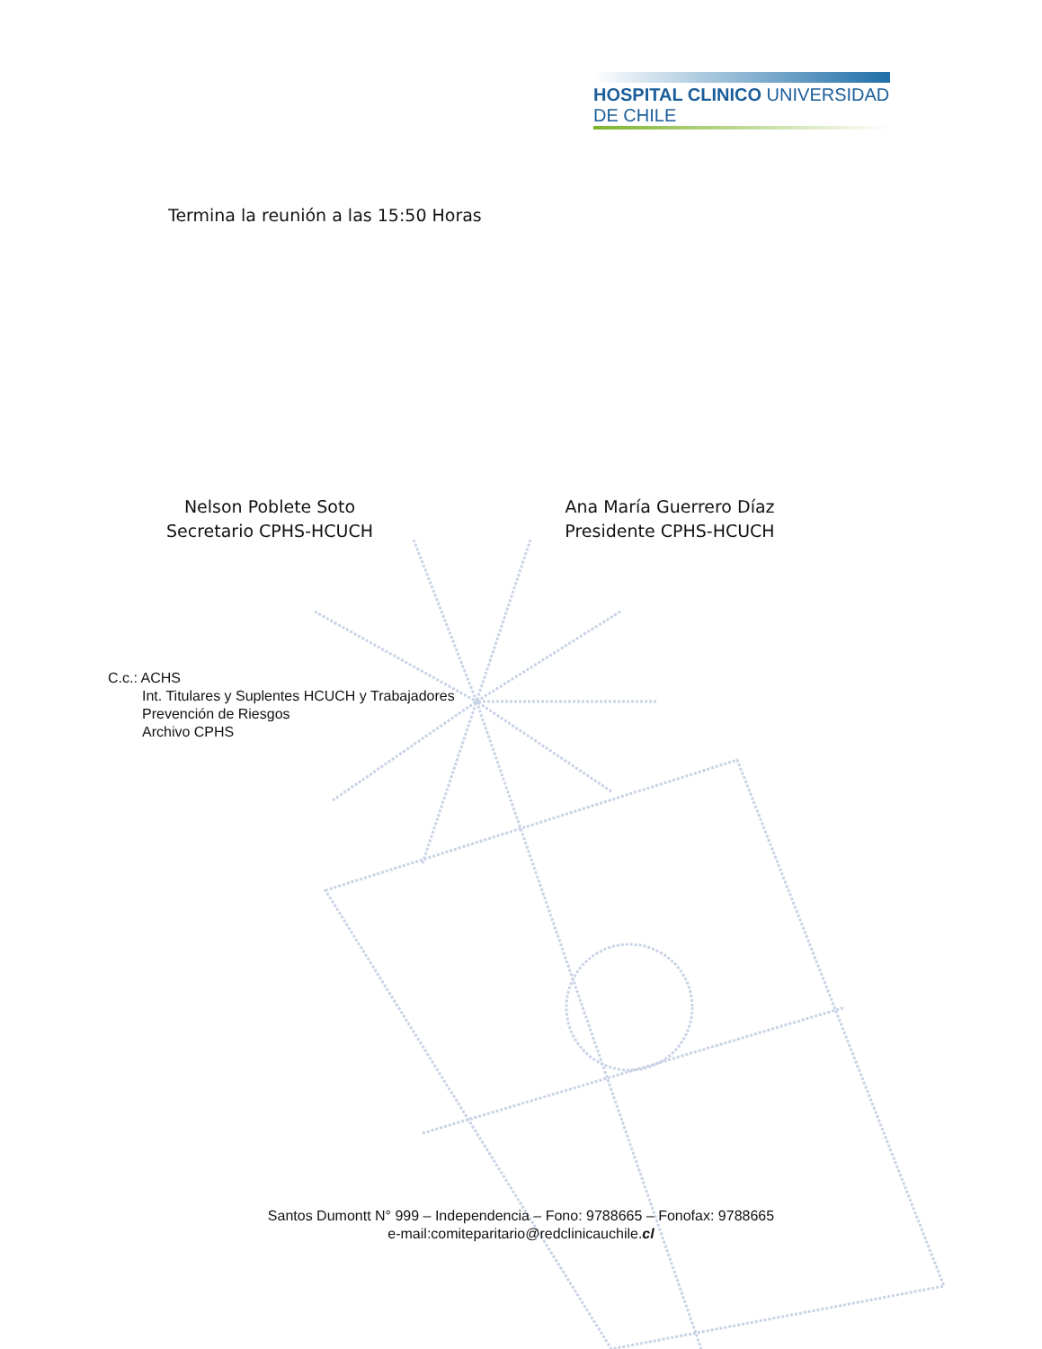HOSPITAL CLINICO UNIVERSIDAD DE CHILE
Termina la reunión a las 15:50 Horas
Nelson Poblete Soto
Secretario CPHS-HCUCH
Ana María Guerrero Díaz
Presidente CPHS-HCUCH
C.c.: ACHS
Int. Titulares y Suplentes HCUCH y Trabajadores
Prevención de Riesgos
Archivo CPHS
Santos Dumontt N° 999 – Independencia – Fono: 9788665 – Fonofax: 9788665
e-mail:comiteparitario@redclinicauchile.cl